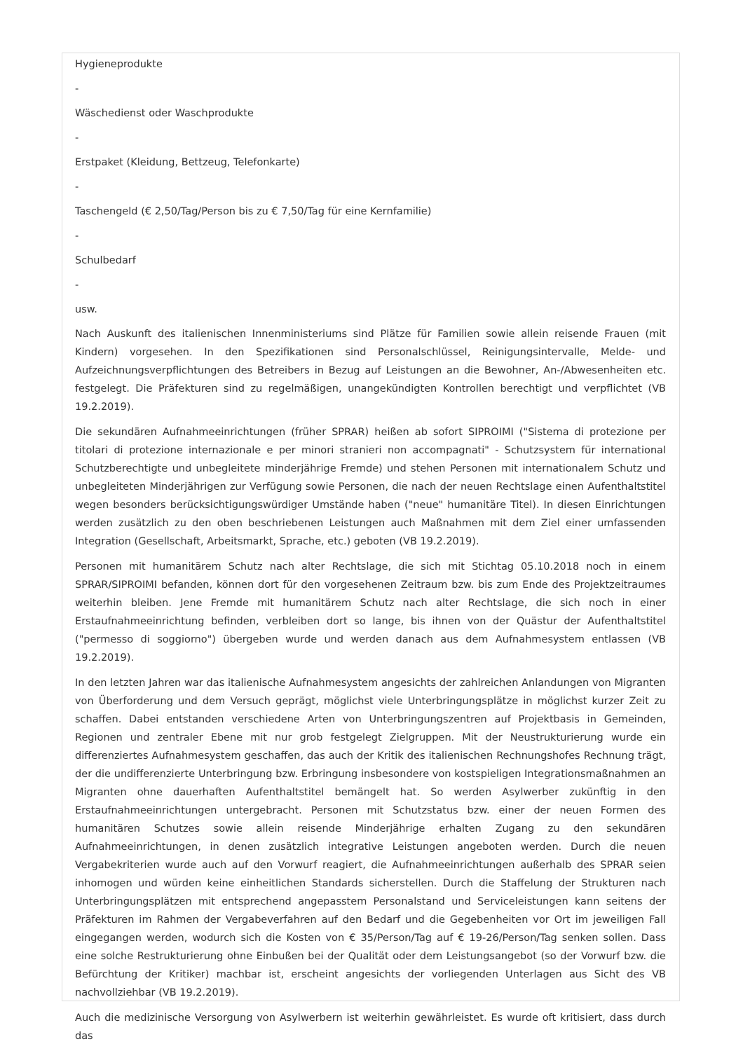Hygieneprodukte
-
Wäschedienst oder Waschprodukte
-
Erstpaket (Kleidung, Bettzeug, Telefonkarte)
-
Taschengeld (€ 2,50/Tag/Person bis zu € 7,50/Tag für eine Kernfamilie)
-
Schulbedarf
-
usw.
Nach Auskunft des italienischen Innenministeriums sind Plätze für Familien sowie allein reisende Frauen (mit Kindern) vorgesehen. In den Spezifikationen sind Personalschlüssel, Reinigungsintervalle, Melde- und Aufzeichnungsverpflichtungen des Betreibers in Bezug auf Leistungen an die Bewohner, An-/Abwesenheiten etc. festgelegt. Die Präfekturen sind zu regelmäßigen, unangekündigten Kontrollen berechtigt und verpflichtet (VB 19.2.2019).
Die sekundären Aufnahmeeinrichtungen (früher SPRAR) heißen ab sofort SIPROIMI ("Sistema di protezione per titolari di protezione internazionale e per minori stranieri non accompagnati" - Schutzsystem für international Schutzberechtigte und unbegleitete minderjährige Fremde) und stehen Personen mit internationalem Schutz und unbegleiteten Minderjährigen zur Verfügung sowie Personen, die nach der neuen Rechtslage einen Aufenthaltstitel wegen besonders berücksichtigungswürdiger Umstände haben ("neue" humanitäre Titel). In diesen Einrichtungen werden zusätzlich zu den oben beschriebenen Leistungen auch Maßnahmen mit dem Ziel einer umfassenden Integration (Gesellschaft, Arbeitsmarkt, Sprache, etc.) geboten (VB 19.2.2019).
Personen mit humanitärem Schutz nach alter Rechtslage, die sich mit Stichtag 05.10.2018 noch in einem SPRAR/SIPROIMI befanden, können dort für den vorgesehenen Zeitraum bzw. bis zum Ende des Projektzeitraumes weiterhin bleiben. Jene Fremde mit humanitärem Schutz nach alter Rechtslage, die sich noch in einer Erstaufnahmeeinrichtung befinden, verbleiben dort so lange, bis ihnen von der Quästur der Aufenthaltstitel ("permesso di soggiorno") übergeben wurde und werden danach aus dem Aufnahmesystem entlassen (VB 19.2.2019).
In den letzten Jahren war das italienische Aufnahmesystem angesichts der zahlreichen Anlandungen von Migranten von Überforderung und dem Versuch geprägt, möglichst viele Unterbringungsplätze in möglichst kurzer Zeit zu schaffen. Dabei entstanden verschiedene Arten von Unterbringungszentren auf Projektbasis in Gemeinden, Regionen und zentraler Ebene mit nur grob festgelegt Zielgruppen. Mit der Neustrukturierung wurde ein differenziertes Aufnahmesystem geschaffen, das auch der Kritik des italienischen Rechnungshofes Rechnung trägt, der die undifferenzierte Unterbringung bzw. Erbringung insbesondere von kostspieligen Integrationsmaßnahmen an Migranten ohne dauerhaften Aufenthaltstitel bemängelt hat. So werden Asylwerber zukünftig in den Erstaufnahmeeinrichtungen untergebracht. Personen mit Schutzstatus bzw. einer der neuen Formen des humanitären Schutzes sowie allein reisende Minderjährige erhalten Zugang zu den sekundären Aufnahmeeinrichtungen, in denen zusätzlich integrative Leistungen angeboten werden. Durch die neuen Vergabekriterien wurde auch auf den Vorwurf reagiert, die Aufnahmeeinrichtungen außerhalb des SPRAR seien inhomogen und würden keine einheitlichen Standards sicherstellen. Durch die Staffelung der Strukturen nach Unterbringungsplätzen mit entsprechend angepasstem Personalstand und Serviceleistungen kann seitens der Präfekturen im Rahmen der Vergabeverfahren auf den Bedarf und die Gegebenheiten vor Ort im jeweiligen Fall eingegangen werden, wodurch sich die Kosten von € 35/Person/Tag auf € 19-26/Person/Tag senken sollen. Dass eine solche Restrukturierung ohne Einbußen bei der Qualität oder dem Leistungsangebot (so der Vorwurf bzw. die Befürchtung der Kritiker) machbar ist, erscheint angesichts der vorliegenden Unterlagen aus Sicht des VB nachvollziehbar (VB 19.2.2019).
Auch die medizinische Versorgung von Asylwerbern ist weiterhin gewährleistet. Es wurde oft kritisiert, dass durch das